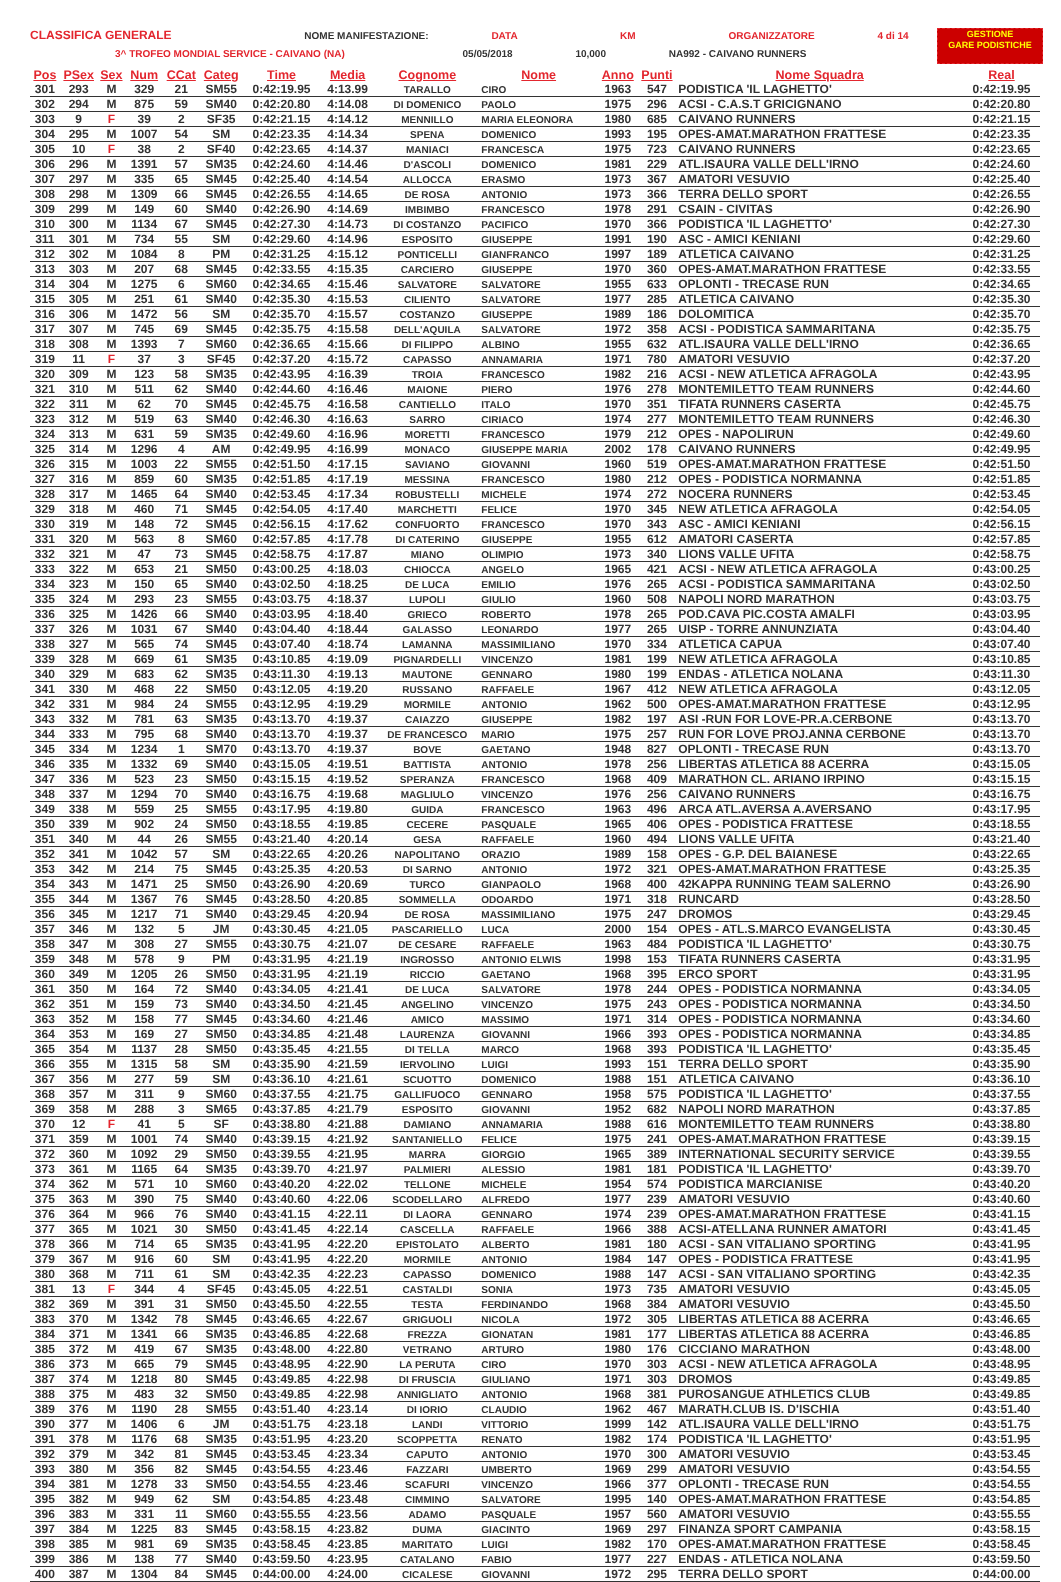CLASSIFICA GENERALE NOME MANIFESTAZIONE: DATA KM ORGANIZZATORE 4 di 14
3^ TROFEO MONDIAL SERVICE - CAIVANO (NA) 05/05/2018 10,000 NA992 - CAIVANO RUNNERS
GESTIONE
GARE PODISTICHE
| Pos | PSex | Sex | Num | CCat | Categ | Time | Media | Cognome | Nome | Anno | Punti | Nome Squadra | Real |
| --- | --- | --- | --- | --- | --- | --- | --- | --- | --- | --- | --- | --- | --- |
| 301 | 293 | M | 329 | 21 | SM55 | 0:42:19.95 | 4:13.99 | TARALLO | CIRO | 1963 | 547 | PODISTICA 'IL LAGHETTO' | 0:42:19.95 |
| 302 | 294 | M | 875 | 59 | SM40 | 0:42:20.80 | 4:14.08 | DI DOMENICO | PAOLO | 1975 | 296 | ACSI - C.A.S.T GRICIGNANO | 0:42:20.80 |
| 303 | 9 | F | 39 | 2 | SF35 | 0:42:21.15 | 4:14.12 | MENNILLO | MARIA ELEONORA | 1980 | 685 | CAIVANO RUNNERS | 0:42:21.15 |
| 304 | 295 | M | 1007 | 54 | SM | 0:42:23.35 | 4:14.34 | SPENA | DOMENICO | 1993 | 195 | OPES-AMAT.MARATHON FRATTESE | 0:42:23.35 |
| 305 | 10 | F | 38 | 2 | SF40 | 0:42:23.65 | 4:14.37 | MANIACI | FRANCESCA | 1975 | 723 | CAIVANO RUNNERS | 0:42:23.65 |
| 306 | 296 | M | 1391 | 57 | SM35 | 0:42:24.60 | 4:14.46 | D'ASCOLI | DOMENICO | 1981 | 229 | ATL.ISAURA VALLE DELL'IRNO | 0:42:24.60 |
| 307 | 297 | M | 335 | 65 | SM45 | 0:42:25.40 | 4:14.54 | ALLOCCA | ERASMO | 1973 | 367 | AMATORI VESUVIO | 0:42:25.40 |
| 308 | 298 | M | 1309 | 66 | SM45 | 0:42:26.55 | 4:14.65 | DE ROSA | ANTONIO | 1973 | 366 | TERRA DELLO SPORT | 0:42:26.55 |
| 309 | 299 | M | 149 | 60 | SM40 | 0:42:26.90 | 4:14.69 | IMBIMBO | FRANCESCO | 1978 | 291 | CSAIN - CIVITAS | 0:42:26.90 |
| 310 | 300 | M | 1134 | 67 | SM45 | 0:42:27.30 | 4:14.73 | DI COSTANZO | PACIFICO | 1970 | 366 | PODISTICA 'IL LAGHETTO' | 0:42:27.30 |
| 311 | 301 | M | 734 | 55 | SM | 0:42:29.60 | 4:14.96 | ESPOSITO | GIUSEPPE | 1991 | 190 | ASC - AMICI KENIANI | 0:42:29.60 |
| 312 | 302 | M | 1084 | 8 | PM | 0:42:31.25 | 4:15.12 | PONTICELLI | GIANFRANCO | 1997 | 189 | ATLETICA CAIVANO | 0:42:31.25 |
| 313 | 303 | M | 207 | 68 | SM45 | 0:42:33.55 | 4:15.35 | CARCIERO | GIUSEPPE | 1970 | 360 | OPES-AMAT.MARATHON FRATTESE | 0:42:33.55 |
| 314 | 304 | M | 1275 | 6 | SM60 | 0:42:34.65 | 4:15.46 | SALVATORE | SALVATORE | 1955 | 633 | OPLONTI - TRECASE RUN | 0:42:34.65 |
| 315 | 305 | M | 251 | 61 | SM40 | 0:42:35.30 | 4:15.53 | CILIENTO | SALVATORE | 1977 | 285 | ATLETICA CAIVANO | 0:42:35.30 |
| 316 | 306 | M | 1472 | 56 | SM | 0:42:35.70 | 4:15.57 | COSTANZO | GIUSEPPE | 1989 | 186 | DOLOMITICA | 0:42:35.70 |
| 317 | 307 | M | 745 | 69 | SM45 | 0:42:35.75 | 4:15.58 | DELL'AQUILA | SALVATORE | 1972 | 358 | ACSI - PODISTICA SAMMARITANA | 0:42:35.75 |
| 318 | 308 | M | 1393 | 7 | SM60 | 0:42:36.65 | 4:15.66 | DI FILIPPO | ALBINO | 1955 | 632 | ATL.ISAURA VALLE DELL'IRNO | 0:42:36.65 |
| 319 | 11 | F | 37 | 3 | SF45 | 0:42:37.20 | 4:15.72 | CAPASSO | ANNAMARIA | 1971 | 780 | AMATORI VESUVIO | 0:42:37.20 |
| 320 | 309 | M | 123 | 58 | SM35 | 0:42:43.95 | 4:16.39 | TROIA | FRANCESCO | 1982 | 216 | ACSI - NEW ATLETICA AFRAGOLA | 0:42:43.95 |
| 321 | 310 | M | 511 | 62 | SM40 | 0:42:44.60 | 4:16.46 | MAIONE | PIERO | 1976 | 278 | MONTEMILETTO TEAM RUNNERS | 0:42:44.60 |
| 322 | 311 | M | 62 | 70 | SM45 | 0:42:45.75 | 4:16.58 | CANTIELLO | ITALO | 1970 | 351 | TIFATA RUNNERS CASERTA | 0:42:45.75 |
| 323 | 312 | M | 519 | 63 | SM40 | 0:42:46.30 | 4:16.63 | SARRO | CIRIACO | 1974 | 277 | MONTEMILETTO TEAM RUNNERS | 0:42:46.30 |
| 324 | 313 | M | 631 | 59 | SM35 | 0:42:49.60 | 4:16.96 | MORETTI | FRANCESCO | 1979 | 212 | OPES - NAPOLIRUN | 0:42:49.60 |
| 325 | 314 | M | 1296 | 4 | AM | 0:42:49.95 | 4:16.99 | MONACO | GIUSEPPE MARIA | 2002 | 178 | CAIVANO RUNNERS | 0:42:49.95 |
| 326 | 315 | M | 1003 | 22 | SM55 | 0:42:51.50 | 4:17.15 | SAVIANO | GIOVANNI | 1960 | 519 | OPES-AMAT.MARATHON FRATTESE | 0:42:51.50 |
| 327 | 316 | M | 859 | 60 | SM35 | 0:42:51.85 | 4:17.19 | MESSINA | FRANCESCO | 1980 | 212 | OPES - PODISTICA NORMANNA | 0:42:51.85 |
| 328 | 317 | M | 1465 | 64 | SM40 | 0:42:53.45 | 4:17.34 | ROBUSTELLI | MICHELE | 1974 | 272 | NOCERA RUNNERS | 0:42:53.45 |
| 329 | 318 | M | 460 | 71 | SM45 | 0:42:54.05 | 4:17.40 | MARCHETTI | FELICE | 1970 | 345 | NEW ATLETICA AFRAGOLA | 0:42:54.05 |
| 330 | 319 | M | 148 | 72 | SM45 | 0:42:56.15 | 4:17.62 | CONFUORTO | FRANCESCO | 1970 | 343 | ASC - AMICI KENIANI | 0:42:56.15 |
| 331 | 320 | M | 563 | 8 | SM60 | 0:42:57.85 | 4:17.78 | DI CATERINO | GIUSEPPE | 1955 | 612 | AMATORI CASERTA | 0:42:57.85 |
| 332 | 321 | M | 47 | 73 | SM45 | 0:42:58.75 | 4:17.87 | MIANO | OLIMPIO | 1973 | 340 | LIONS VALLE UFITA | 0:42:58.75 |
| 333 | 322 | M | 653 | 21 | SM50 | 0:43:00.25 | 4:18.03 | CHIOCCA | ANGELO | 1965 | 421 | ACSI - NEW ATLETICA AFRAGOLA | 0:43:00.25 |
| 334 | 323 | M | 150 | 65 | SM40 | 0:43:02.50 | 4:18.25 | DE LUCA | EMILIO | 1976 | 265 | ACSI - PODISTICA SAMMARITANA | 0:43:02.50 |
| 335 | 324 | M | 293 | 23 | SM55 | 0:43:03.75 | 4:18.37 | LUPOLI | GIULIO | 1960 | 508 | NAPOLI NORD MARATHON | 0:43:03.75 |
| 336 | 325 | M | 1426 | 66 | SM40 | 0:43:03.95 | 4:18.40 | GRIECO | ROBERTO | 1978 | 265 | POD.CAVA PIC.COSTA AMALFI | 0:43:03.95 |
| 337 | 326 | M | 1031 | 67 | SM40 | 0:43:04.40 | 4:18.44 | GALASSO | LEONARDO | 1977 | 265 | UISP - TORRE ANNUNZIATA | 0:43:04.40 |
| 338 | 327 | M | 565 | 74 | SM45 | 0:43:07.40 | 4:18.74 | LAMANNA | MASSIMILIANO | 1970 | 334 | ATLETICA CAPUA | 0:43:07.40 |
| 339 | 328 | M | 669 | 61 | SM35 | 0:43:10.85 | 4:19.09 | PIGNARDELLI | VINCENZO | 1981 | 199 | NEW ATLETICA AFRAGOLA | 0:43:10.85 |
| 340 | 329 | M | 683 | 62 | SM35 | 0:43:11.30 | 4:19.13 | MAUTONE | GENNARO | 1980 | 199 | ENDAS - ATLETICA NOLANA | 0:43:11.30 |
| 341 | 330 | M | 468 | 22 | SM50 | 0:43:12.05 | 4:19.20 | RUSSANO | RAFFAELE | 1967 | 412 | NEW ATLETICA AFRAGOLA | 0:43:12.05 |
| 342 | 331 | M | 984 | 24 | SM55 | 0:43:12.95 | 4:19.29 | MORMILE | ANTONIO | 1962 | 500 | OPES-AMAT.MARATHON FRATTESE | 0:43:12.95 |
| 343 | 332 | M | 781 | 63 | SM35 | 0:43:13.70 | 4:19.37 | CAIAZZO | GIUSEPPE | 1982 | 197 | ASI -RUN FOR LOVE-PR.A.CERBONE | 0:43:13.70 |
| 344 | 333 | M | 795 | 68 | SM40 | 0:43:13.70 | 4:19.37 | DE FRANCESCO | MARIO | 1975 | 257 | RUN FOR LOVE PROJ.ANNA CERBONE | 0:43:13.70 |
| 345 | 334 | M | 1234 | 1 | SM70 | 0:43:13.70 | 4:19.37 | BOVE | GAETANO | 1948 | 827 | OPLONTI - TRECASE RUN | 0:43:13.70 |
| 346 | 335 | M | 1332 | 69 | SM40 | 0:43:15.05 | 4:19.51 | BATTISTA | ANTONIO | 1978 | 256 | LIBERTAS ATLETICA 88 ACERRA | 0:43:15.05 |
| 347 | 336 | M | 523 | 23 | SM50 | 0:43:15.15 | 4:19.52 | SPERANZA | FRANCESCO | 1968 | 409 | MARATHON CL. ARIANO IRPINO | 0:43:15.15 |
| 348 | 337 | M | 1294 | 70 | SM40 | 0:43:16.75 | 4:19.68 | MAGLIULO | VINCENZO | 1976 | 256 | CAIVANO RUNNERS | 0:43:16.75 |
| 349 | 338 | M | 559 | 25 | SM55 | 0:43:17.95 | 4:19.80 | GUIDA | FRANCESCO | 1963 | 496 | ARCA ATL.AVERSA A.AVERSANO | 0:43:17.95 |
| 350 | 339 | M | 902 | 24 | SM50 | 0:43:18.55 | 4:19.85 | CECERE | PASQUALE | 1965 | 406 | OPES - PODISTICA FRATTESE | 0:43:18.55 |
| 351 | 340 | M | 44 | 26 | SM55 | 0:43:21.40 | 4:20.14 | GESA | RAFFAELE | 1960 | 494 | LIONS VALLE UFITA | 0:43:21.40 |
| 352 | 341 | M | 1042 | 57 | SM | 0:43:22.65 | 4:20.26 | NAPOLITANO | ORAZIO | 1989 | 158 | OPES - G.P. DEL BAIANESE | 0:43:22.65 |
| 353 | 342 | M | 214 | 75 | SM45 | 0:43:25.35 | 4:20.53 | DI SARNO | ANTONIO | 1972 | 321 | OPES-AMAT.MARATHON FRATTESE | 0:43:25.35 |
| 354 | 343 | M | 1471 | 25 | SM50 | 0:43:26.90 | 4:20.69 | TURCO | GIANPAOLO | 1968 | 400 | 42KAPPA RUNNING TEAM SALERNO | 0:43:26.90 |
| 355 | 344 | M | 1367 | 76 | SM45 | 0:43:28.50 | 4:20.85 | SOMMELLA | ODOARDO | 1971 | 318 | RUNCARD | 0:43:28.50 |
| 356 | 345 | M | 1217 | 71 | SM40 | 0:43:29.45 | 4:20.94 | DE ROSA | MASSIMILIANO | 1975 | 247 | DROMOS | 0:43:29.45 |
| 357 | 346 | M | 132 | 5 | JM | 0:43:30.45 | 4:21.05 | PASCARIELLO | LUCA | 2000 | 154 | OPES - ATL.S.MARCO EVANGELISTA | 0:43:30.45 |
| 358 | 347 | M | 308 | 27 | SM55 | 0:43:30.75 | 4:21.07 | DE CESARE | RAFFAELE | 1963 | 484 | PODISTICA 'IL LAGHETTO' | 0:43:30.75 |
| 359 | 348 | M | 578 | 9 | PM | 0:43:31.95 | 4:21.19 | INGROSSO | ANTONIO ELWIS | 1998 | 153 | TIFATA RUNNERS CASERTA | 0:43:31.95 |
| 360 | 349 | M | 1205 | 26 | SM50 | 0:43:31.95 | 4:21.19 | RICCIO | GAETANO | 1968 | 395 | ERCO SPORT | 0:43:31.95 |
| 361 | 350 | M | 164 | 72 | SM40 | 0:43:34.05 | 4:21.41 | DE LUCA | SALVATORE | 1978 | 244 | OPES - PODISTICA NORMANNA | 0:43:34.05 |
| 362 | 351 | M | 159 | 73 | SM40 | 0:43:34.50 | 4:21.45 | ANGELINO | VINCENZO | 1975 | 243 | OPES - PODISTICA NORMANNA | 0:43:34.50 |
| 363 | 352 | M | 158 | 77 | SM45 | 0:43:34.60 | 4:21.46 | AMICO | MASSIMO | 1971 | 314 | OPES - PODISTICA NORMANNA | 0:43:34.60 |
| 364 | 353 | M | 169 | 27 | SM50 | 0:43:34.85 | 4:21.48 | LAURENZA | GIOVANNI | 1966 | 393 | OPES - PODISTICA NORMANNA | 0:43:34.85 |
| 365 | 354 | M | 1137 | 28 | SM50 | 0:43:35.45 | 4:21.55 | DI TELLA | MARCO | 1968 | 393 | PODISTICA 'IL LAGHETTO' | 0:43:35.45 |
| 366 | 355 | M | 1315 | 58 | SM | 0:43:35.90 | 4:21.59 | IERVOLINO | LUIGI | 1993 | 151 | TERRA DELLO SPORT | 0:43:35.90 |
| 367 | 356 | M | 277 | 59 | SM | 0:43:36.10 | 4:21.61 | SCUOTTO | DOMENICO | 1988 | 151 | ATLETICA CAIVANO | 0:43:36.10 |
| 368 | 357 | M | 311 | 9 | SM60 | 0:43:37.55 | 4:21.75 | GALLIFUOCO | GENNARO | 1958 | 575 | PODISTICA 'IL LAGHETTO' | 0:43:37.55 |
| 369 | 358 | M | 288 | 3 | SM65 | 0:43:37.85 | 4:21.79 | ESPOSITO | GIOVANNI | 1952 | 682 | NAPOLI NORD MARATHON | 0:43:37.85 |
| 370 | 12 | F | 41 | 5 | SF | 0:43:38.80 | 4:21.88 | DAMIANO | ANNAMARIA | 1988 | 616 | MONTEMILETTO TEAM RUNNERS | 0:43:38.80 |
| 371 | 359 | M | 1001 | 74 | SM40 | 0:43:39.15 | 4:21.92 | SANTANIELLO | FELICE | 1975 | 241 | OPES-AMAT.MARATHON FRATTESE | 0:43:39.15 |
| 372 | 360 | M | 1092 | 29 | SM50 | 0:43:39.55 | 4:21.95 | MARRA | GIORGIO | 1965 | 389 | INTERNATIONAL SECURITY SERVICE | 0:43:39.55 |
| 373 | 361 | M | 1165 | 64 | SM35 | 0:43:39.70 | 4:21.97 | PALMIERI | ALESSIO | 1981 | 181 | PODISTICA 'IL LAGHETTO' | 0:43:39.70 |
| 374 | 362 | M | 571 | 10 | SM60 | 0:43:40.20 | 4:22.02 | TELLONE | MICHELE | 1954 | 574 | PODISTICA MARCIANISE | 0:43:40.20 |
| 375 | 363 | M | 390 | 75 | SM40 | 0:43:40.60 | 4:22.06 | SCODELLARO | ALFREDO | 1977 | 239 | AMATORI VESUVIO | 0:43:40.60 |
| 376 | 364 | M | 966 | 76 | SM40 | 0:43:41.15 | 4:22.11 | DI LAORA | GENNARO | 1974 | 239 | OPES-AMAT.MARATHON FRATTESE | 0:43:41.15 |
| 377 | 365 | M | 1021 | 30 | SM50 | 0:43:41.45 | 4:22.14 | CASCELLA | RAFFAELE | 1966 | 388 | ACSI-ATELLANA RUNNER AMATORI | 0:43:41.45 |
| 378 | 366 | M | 714 | 65 | SM35 | 0:43:41.95 | 4:22.20 | EPISTOLATO | ALBERTO | 1981 | 180 | ACSI - SAN VITALIANO SPORTING | 0:43:41.95 |
| 379 | 367 | M | 916 | 60 | SM | 0:43:41.95 | 4:22.20 | MORMILE | ANTONIO | 1984 | 147 | OPES - PODISTICA FRATTESE | 0:43:41.95 |
| 380 | 368 | M | 711 | 61 | SM | 0:43:42.35 | 4:22.23 | CAPASSO | DOMENICO | 1988 | 147 | ACSI - SAN VITALIANO SPORTING | 0:43:42.35 |
| 381 | 13 | F | 344 | 4 | SF45 | 0:43:45.05 | 4:22.51 | CASTALDI | SONIA | 1973 | 735 | AMATORI VESUVIO | 0:43:45.05 |
| 382 | 369 | M | 391 | 31 | SM50 | 0:43:45.50 | 4:22.55 | TESTA | FERDINANDO | 1968 | 384 | AMATORI VESUVIO | 0:43:45.50 |
| 383 | 370 | M | 1342 | 78 | SM45 | 0:43:46.65 | 4:22.67 | GRIGUOLI | NICOLA | 1972 | 305 | LIBERTAS ATLETICA 88 ACERRA | 0:43:46.65 |
| 384 | 371 | M | 1341 | 66 | SM35 | 0:43:46.85 | 4:22.68 | FREZZA | GIONATAN | 1981 | 177 | LIBERTAS ATLETICA 88 ACERRA | 0:43:46.85 |
| 385 | 372 | M | 419 | 67 | SM35 | 0:43:48.00 | 4:22.80 | VETRANO | ARTURO | 1980 | 176 | CICCIANO MARATHON | 0:43:48.00 |
| 386 | 373 | M | 665 | 79 | SM45 | 0:43:48.95 | 4:22.90 | LA PERUTA | CIRO | 1970 | 303 | ACSI - NEW ATLETICA AFRAGOLA | 0:43:48.95 |
| 387 | 374 | M | 1218 | 80 | SM45 | 0:43:49.85 | 4:22.98 | DI FRUSCIA | GIULIANO | 1971 | 303 | DROMOS | 0:43:49.85 |
| 388 | 375 | M | 483 | 32 | SM50 | 0:43:49.85 | 4:22.98 | ANNIGLIATO | ANTONIO | 1968 | 381 | PUROSANGUE ATHLETICS CLUB | 0:43:49.85 |
| 389 | 376 | M | 1190 | 28 | SM55 | 0:43:51.40 | 4:23.14 | DI IORIO | CLAUDIO | 1962 | 467 | MARATH.CLUB IS. D'ISCHIA | 0:43:51.40 |
| 390 | 377 | M | 1406 | 6 | JM | 0:43:51.75 | 4:23.18 | LANDI | VITTORIO | 1999 | 142 | ATL.ISAURA VALLE DELL'IRNO | 0:43:51.75 |
| 391 | 378 | M | 1176 | 68 | SM35 | 0:43:51.95 | 4:23.20 | SCOPPETTA | RENATO | 1982 | 174 | PODISTICA 'IL LAGHETTO' | 0:43:51.95 |
| 392 | 379 | M | 342 | 81 | SM45 | 0:43:53.45 | 4:23.34 | CAPUTO | ANTONIO | 1970 | 300 | AMATORI VESUVIO | 0:43:53.45 |
| 393 | 380 | M | 356 | 82 | SM45 | 0:43:54.55 | 4:23.46 | FAZZARI | UMBERTO | 1969 | 299 | AMATORI VESUVIO | 0:43:54.55 |
| 394 | 381 | M | 1278 | 33 | SM50 | 0:43:54.55 | 4:23.46 | SCAFURI | VINCENZO | 1966 | 377 | OPLONTI - TRECASE RUN | 0:43:54.55 |
| 395 | 382 | M | 949 | 62 | SM | 0:43:54.85 | 4:23.48 | CIMMINO | SALVATORE | 1995 | 140 | OPES-AMAT.MARATHON FRATTESE | 0:43:54.85 |
| 396 | 383 | M | 331 | 11 | SM60 | 0:43:55.55 | 4:23.56 | ADAMO | PASQUALE | 1957 | 560 | AMATORI VESUVIO | 0:43:55.55 |
| 397 | 384 | M | 1225 | 83 | SM45 | 0:43:58.15 | 4:23.82 | DUMA | GIACINTO | 1969 | 297 | FINANZA SPORT CAMPANIA | 0:43:58.15 |
| 398 | 385 | M | 981 | 69 | SM35 | 0:43:58.45 | 4:23.85 | MARITATO | LUIGI | 1982 | 170 | OPES-AMAT.MARATHON FRATTESE | 0:43:58.45 |
| 399 | 386 | M | 138 | 77 | SM40 | 0:43:59.50 | 4:23.95 | CATALANO | FABIO | 1977 | 227 | ENDAS - ATLETICA NOLANA | 0:43:59.50 |
| 400 | 387 | M | 1304 | 84 | SM45 | 0:44:00.00 | 4:24.00 | CICALESE | GIOVANNI | 1972 | 295 | TERRA DELLO SPORT | 0:44:00.00 |